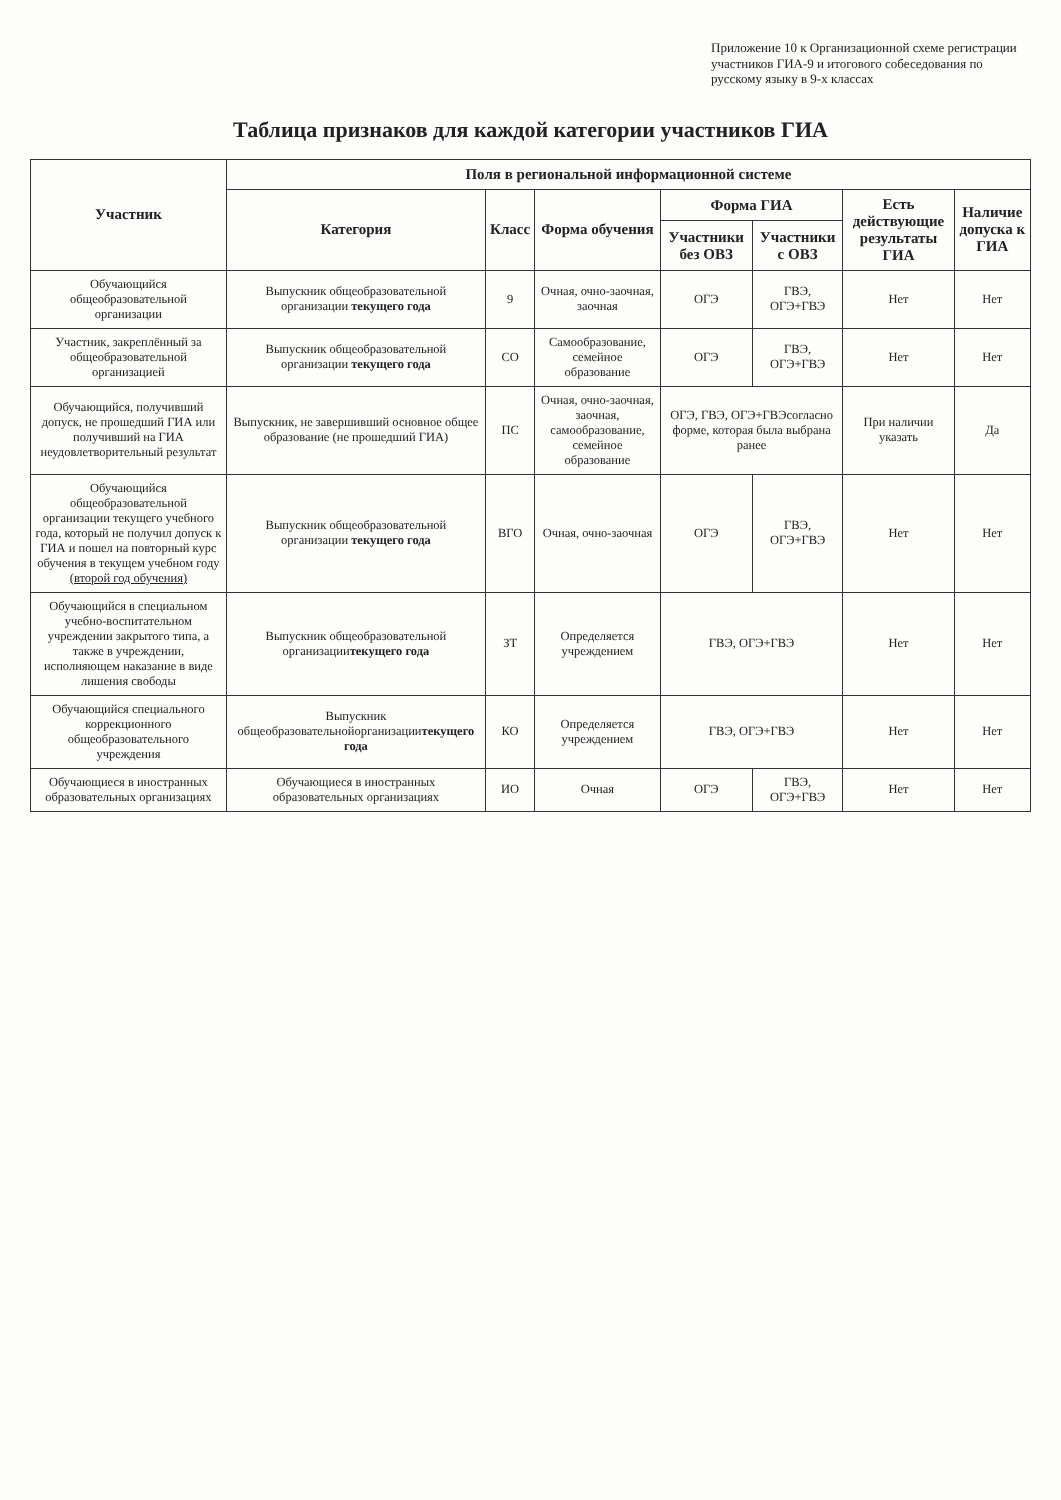Приложение 10 к Организационной схеме регистрации участников ГИА-9 и итогового собеседования по русскому языку в 9-х классах
Таблица признаков для каждой категории участников ГИА
| Участник | Поля в региональной информационной системе | | | | | | |
| --- | --- | --- | --- | --- | --- | --- | --- |
| | Категория | Класс | Форма обучения | Форма ГИА | | Есть действующие результаты ГИА | Наличие допуска к ГИА |
| | | | | Участники без ОВЗ | Участники с ОВЗ | | |
| Обучающийся общеобразовательной организации | Выпускник общеобразовательной организации текущего года | 9 | Очная, очно-заочная, заочная | ОГЭ | ГВЭ, ОГЭ+ГВЭ | Нет | Нет |
| Участник, закреплённый за общеобразовательной организацией | Выпускник общеобразовательной организации текущего года | СО | Самообразование, семейное образование | ОГЭ | ГВЭ, ОГЭ+ГВЭ | Нет | Нет |
| Обучающийся, получивший допуск, не прошедший ГИА или получивший на ГИА неудовлетворительный результат | Выпускник, не завершивший основное общее образование (не прошедший ГИА) | ПС | Очная, очно-заочная, заочная, самообразование, семейное образование | ОГЭ, ГВЭ, ОГЭ+ГВЭсогласно форме, которая была выбрана ранее | | При наличии указать | Да |
| Обучающийся общеобразовательной организации текущего учебного года, который не получил допуск к ГИА и пошел на повторный курс обучения в текущем учебном году (второй год обучения) | Выпускник общеобразовательной организации текущего года | ВГО | Очная, очно-заочная | ОГЭ | ГВЭ, ОГЭ+ГВЭ | Нет | Нет |
| Обучающийся в специальном учебно-воспитательном учреждении закрытого типа, а также в учреждении, исполняющем наказание в виде лишения свободы | Выпускник общеобразовательной организации текущего года | ЗТ | Определяется учреждением | ГВЭ, ОГЭ+ГВЭ | | Нет | Нет |
| Обучающийся специального коррекционного общеобразовательного учреждения | Выпускник общеобразовательнойорганизации текущего года | КО | Определяется учреждением | ГВЭ, ОГЭ+ГВЭ | | Нет | Нет |
| Обучающиеся в иностранных образовательных организациях | Обучающиеся в иностранных образовательных организациях | ИО | Очная | ОГЭ | ГВЭ, ОГЭ+ГВЭ | Нет | Нет |